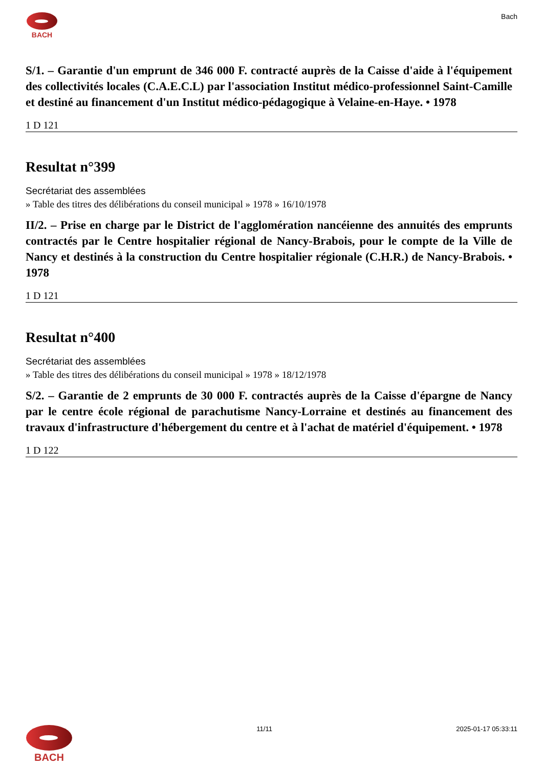BACH Bach
S/1. – Garantie d'un emprunt de 346 000 F. contracté auprès de la Caisse d'aide à l'équipement des collectivités locales (C.A.E.C.L) par l'association Institut médico-professionnel Saint-Camille et destiné au financement d'un Institut médico-pédagogique à Velaine-en-Haye. • 1978
1 D 121
Resultat n°399
Secrétariat des assemblées
» Table des titres des délibérations du conseil municipal » 1978 » 16/10/1978
II/2. – Prise en charge par le District de l'agglomération nancéienne des annuités des emprunts contractés par le Centre hospitalier régional de Nancy-Brabois, pour le compte de la Ville de Nancy et destinés à la construction du Centre hospitalier régionale (C.H.R.) de Nancy-Brabois. • 1978
1 D 121
Resultat n°400
Secrétariat des assemblées
» Table des titres des délibérations du conseil municipal » 1978 » 18/12/1978
S/2. – Garantie de 2 emprunts de 30 000 F. contractés auprès de la Caisse d'épargne de Nancy par le centre école régional de parachutisme Nancy-Lorraine et destinés au financement des travaux d'infrastructure d'hébergement du centre et à l'achat de matériel d'équipement. • 1978
1 D 122
BACH
11/11 2025-01-17 05:33:11